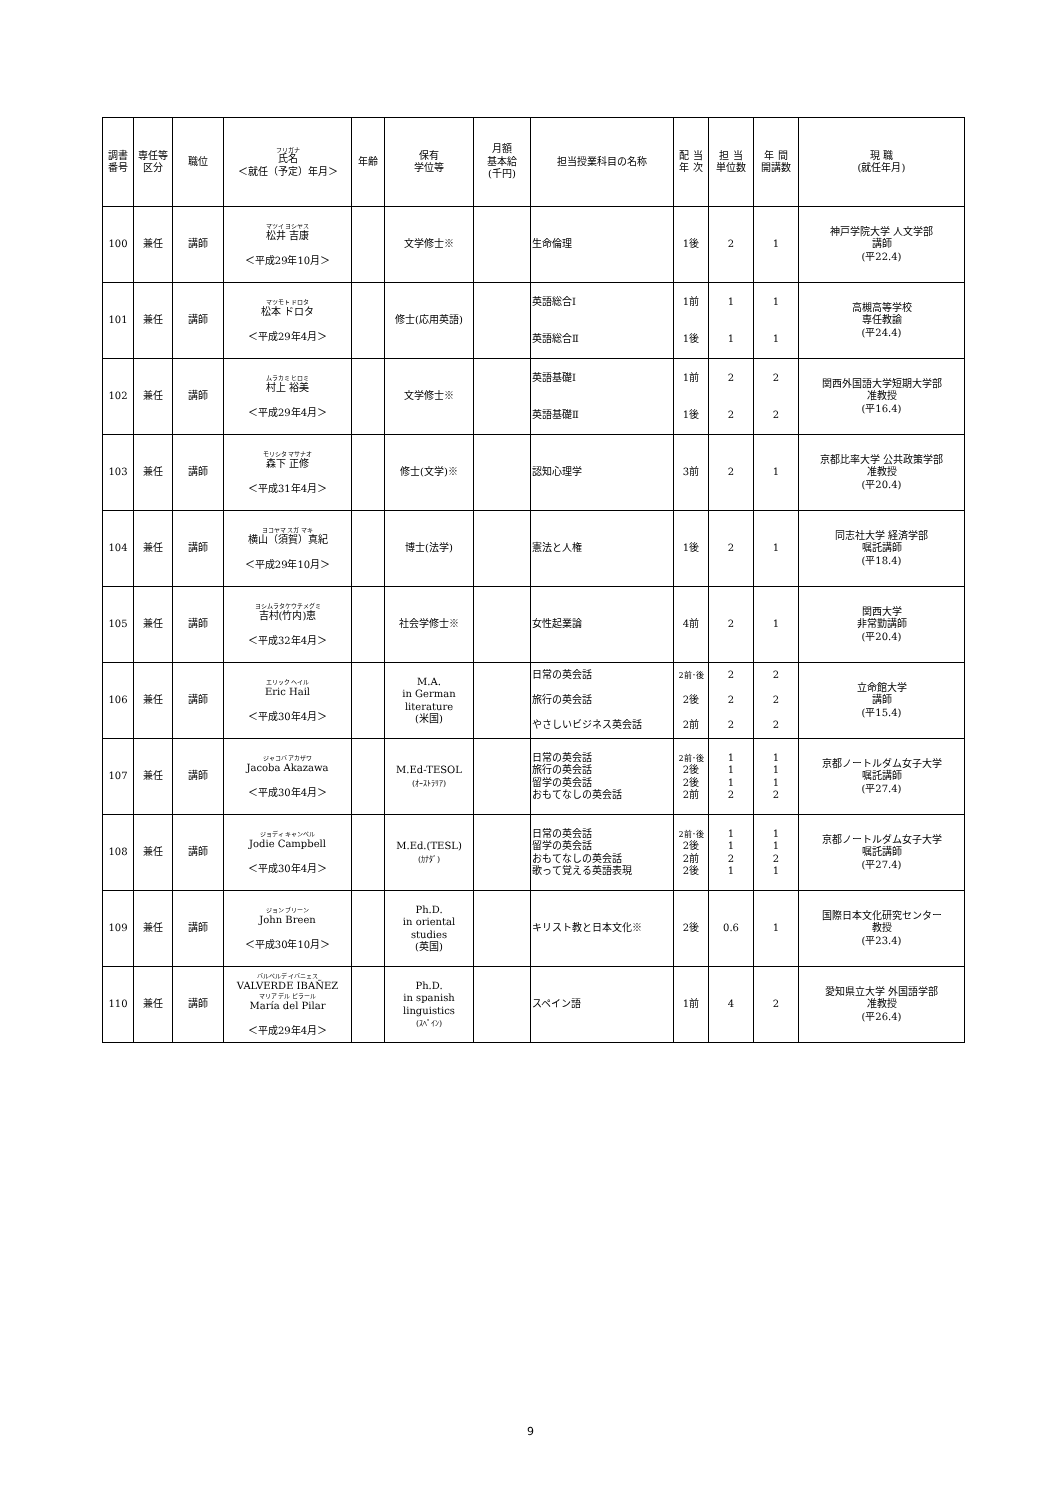| 調書番号 | 専任等区分 | 職位 | フリガナ 氏名 ＜就任（予定）年月＞ | 年齢 | 保有 学位等 | 月額 基本給 (千円) | 担当授業科目の名称 | 配 当 年 次 | 担 当 単位数 | 年 間 開講数 | 現 職 (就任年月) |
| --- | --- | --- | --- | --- | --- | --- | --- | --- | --- | --- | --- |
| 100 | 兼任 | 講師 | マツイ ヨシヤス 松井 吉康 ＜平成29年10月＞ | | 文学修士※ | | 生命倫理 | 1後 | 2 | 1 | 神戸学院大学 人文学部 講師 (平22.4) |
| 101 | 兼任 | 講師 | マツモト ドロタ 松本 ドロタ ＜平成29年4月＞ | | 修士(応用英語) | | 英語総合Ⅰ 英語総合Ⅱ | 1前 1後 | 1 1 | 1 1 | 高槻高等学校 専任教諭 (平24.4) |
| 102 | 兼任 | 講師 | ムラカミ ヒロミ 村上 裕美 ＜平成29年4月＞ | | 文学修士※ | | 英語基礎Ⅰ 英語基礎Ⅱ | 1前 1後 | 2 2 | 2 2 | 関西外国語大学短期大学部 准教授 (平16.4) |
| 103 | 兼任 | 講師 | モリシタ マサナオ 森下 正修 ＜平成31年4月＞ | | 修士(文学)※ | | 認知心理学 | 3前 | 2 | 1 | 京都比率大学 公共政策学部 准教授 (平20.4) |
| 104 | 兼任 | 講師 | ヨコヤマ スガ マキ 横山（須賀）真紀 ＜平成29年10月＞ | | 博士(法学) | | 憲法と人権 | 1後 | 2 | 1 | 同志社大学 経済学部 嘱託講師 (平18.4) |
| 105 | 兼任 | 講師 | ヨシムラタケウチメグミ 吉村(竹内)恵 ＜平成32年4月＞ | | 社会学修士※ | | 女性起業論 | 4前 | 2 | 1 | 関西大学 非常勤講師 (平20.4) |
| 106 | 兼任 | 講師 | エリック ヘイル Eric Hail ＜平成30年4月＞ | | M.A. in German literature (米国) | | 日常の英会話 旅行の英会話 やさしいビジネス英会話 | 2前･後 2後 2前 | 2 2 2 | 2 2 2 | 立命館大学 講師 (平15.4) |
| 107 | 兼任 | 講師 | ジャコバ アカザワ Jacoba Akazawa ＜平成30年4月＞ | | M.Ed-TESOL (ｵｰｽﾄﾗﾘｱ) | | 日常の英会話 旅行の英会話 留学の英会話 おもてなしの英会話 | 2前･後 2後 2後 2前 | 1 1 1 2 | 1 1 1 2 | 京都ノートルダム女子大学 嘱託講師 (平27.4) |
| 108 | 兼任 | 講師 | ジョディ キャンベル Jodie Campbell ＜平成30年4月＞ | | M.Ed.(TESL) (ｶﾅﾀﾞ) | | 日常の英会話 留学の英会話 おもてなしの英会話 歌って覚える英語表現 | 2前･後 2後 2前 2後 | 1 1 2 1 | 1 1 2 1 | 京都ノートルダム女子大学 嘱託講師 (平27.4) |
| 109 | 兼任 | 講師 | ジョン ブリーン John Breen ＜平成30年10月＞ | | Ph.D. in oriental studies (英国) | | キリスト教と日本文化※ | 2後 | 0.6 | 1 | 国際日本文化研究センター 教授 (平23.4) |
| 110 | 兼任 | 講師 | バルベルデ イバニェス VALVERDE IBAÑEZ マリア デル ピラール María del Pilar ＜平成29年4月＞ | | Ph.D. in spanish linguistics (ｽﾍﾟｲﾝ) | | スペイン語 | 1前 | 4 | 2 | 愛知県立大学 外国語学部 准教授 (平26.4) |
9